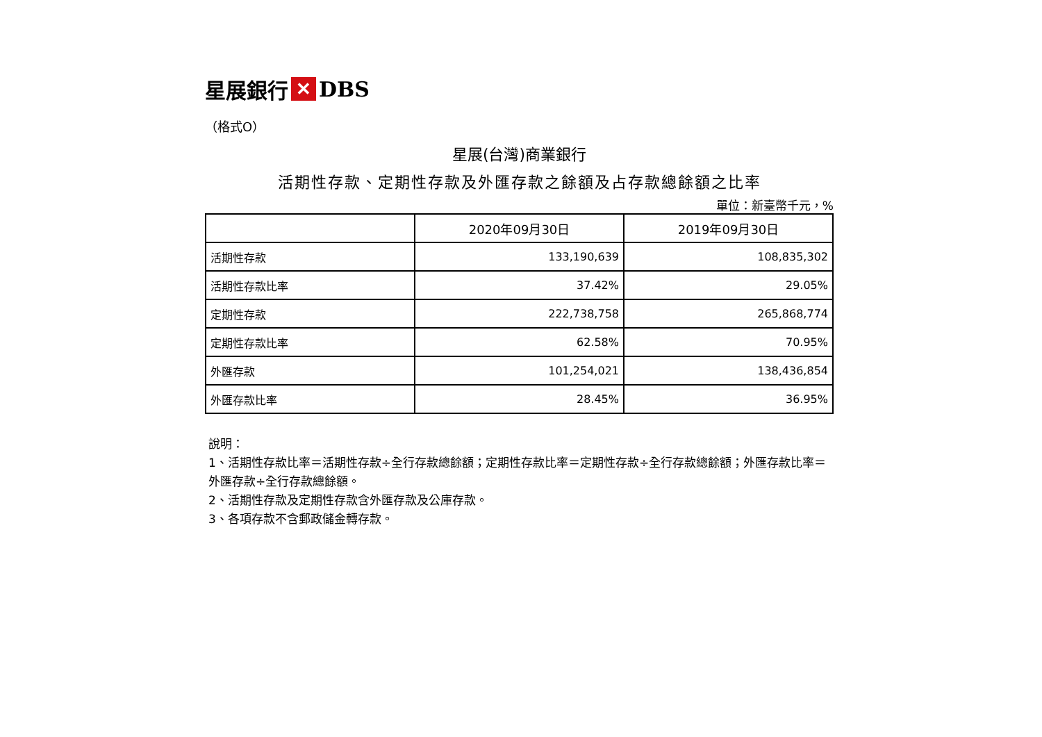星展銀行 ✕ DBS
（格式O）
星展(台灣)商業銀行
活期性存款、定期性存款及外匯存款之餘額及占存款總餘額之比率
單位：新臺幣千元，%
| | 2020年09月30日 | 2019年09月30日 |
| --- | --- | --- |
| 活期性存款 | 133,190,639 | 108,835,302 |
| 活期性存款比率 | 37.42% | 29.05% |
| 定期性存款 | 222,738,758 | 265,868,774 |
| 定期性存款比率 | 62.58% | 70.95% |
| 外匯存款 | 101,254,021 | 138,436,854 |
| 外匯存款比率 | 28.45% | 36.95% |
說明：
1、活期性存款比率＝活期性存款÷全行存款總餘額；定期性存款比率＝定期性存款÷全行存款總餘額；外匯存款比率＝外匯存款÷全行存款總餘額。
2、活期性存款及定期性存款含外匯存款及公庫存款。
3、各項存款不含郵政儲金轉存款。